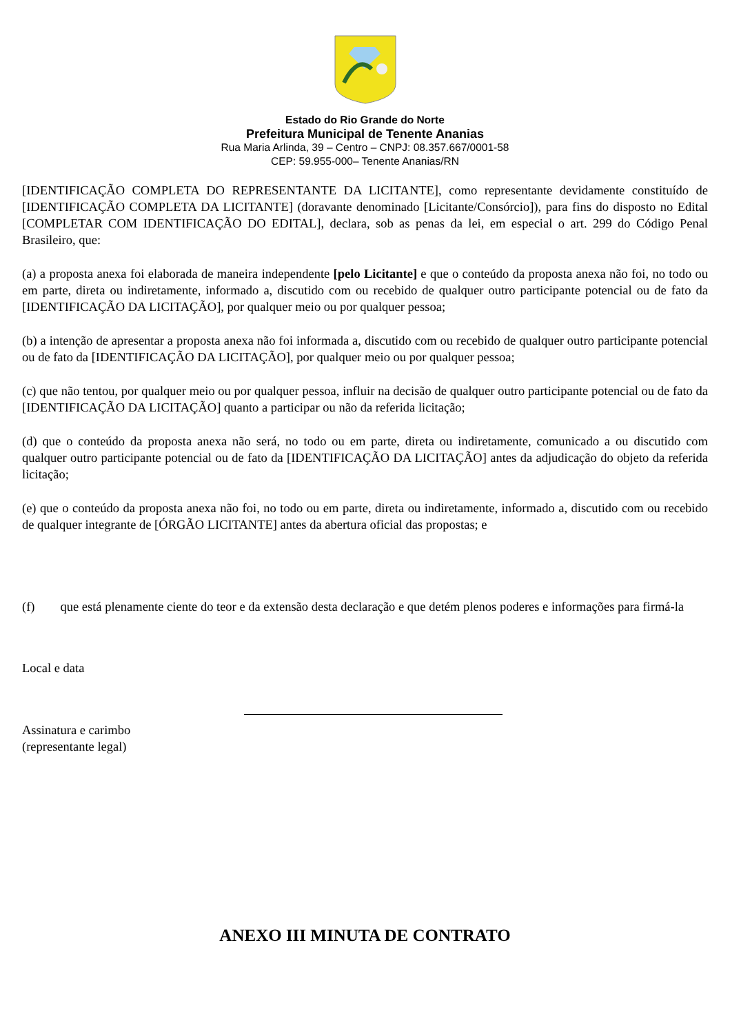Estado do Rio Grande do Norte
Prefeitura Municipal de Tenente Ananias
Rua Maria Arlinda, 39 – Centro – CNPJ: 08.357.667/0001-58
CEP: 59.955-000– Tenente Ananias/RN
[IDENTIFICAÇÃO COMPLETA DO REPRESENTANTE DA LICITANTE], como representante devidamente constituído de [IDENTIFICAÇÃO COMPLETA DA LICITANTE] (doravante denominado [Licitante/Consórcio]), para fins do disposto no Edital [COMPLETAR COM IDENTIFICAÇÃO DO EDITAL], declara, sob as penas da lei, em especial o art. 299 do Código Penal Brasileiro, que:
(a) a proposta anexa foi elaborada de maneira independente [pelo Licitante] e que o conteúdo da proposta anexa não foi, no todo ou em parte, direta ou indiretamente, informado a, discutido com ou recebido de qualquer outro participante potencial ou de fato da [IDENTIFICAÇÃO DA LICITAÇÃO], por qualquer meio ou por qualquer pessoa;
(b) a intenção de apresentar a proposta anexa não foi informada a, discutido com ou recebido de qualquer outro participante potencial ou de fato da [IDENTIFICAÇÃO DA LICITAÇÃO], por qualquer meio ou por qualquer pessoa;
(c) que não tentou, por qualquer meio ou por qualquer pessoa, influir na decisão de qualquer outro participante potencial ou de fato da [IDENTIFICAÇÃO DA LICITAÇÃO] quanto a participar ou não da referida licitação;
(d) que o conteúdo da proposta anexa não será, no todo ou em parte, direta ou indiretamente, comunicado a ou discutido com qualquer outro participante potencial ou de fato da [IDENTIFICAÇÃO DA LICITAÇÃO] antes da adjudicação do objeto da referida licitação;
(e) que o conteúdo da proposta anexa não foi, no todo ou em parte, direta ou indiretamente, informado a, discutido com ou recebido de qualquer integrante de [ÓRGÃO LICITANTE] antes da abertura oficial das propostas; e
(f) que está plenamente ciente do teor e da extensão desta declaração e que detém plenos poderes e informações para firmá-la
Local e data
Assinatura e carimbo
(representante legal)
ANEXO III MINUTA DE CONTRATO